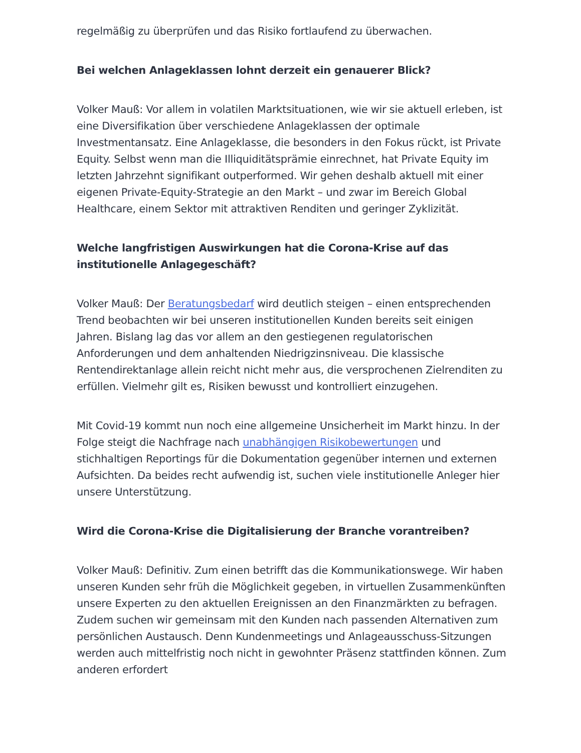regelmäßig zu überprüfen und das Risiko fortlaufend zu überwachen.
Bei welchen Anlageklassen lohnt derzeit ein genauerer Blick?
Volker Mauß: Vor allem in volatilen Marktsituationen, wie wir sie aktuell erleben, ist eine Diversifikation über verschiedene Anlageklassen der optimale Investmentansatz. Eine Anlageklasse, die besonders in den Fokus rückt, ist Private Equity. Selbst wenn man die Illiquiditätsprämie einrechnet, hat Private Equity im letzten Jahrzehnt signifikant outperformed. Wir gehen deshalb aktuell mit einer eigenen Private-Equity-Strategie an den Markt – und zwar im Bereich Global Healthcare, einem Sektor mit attraktiven Renditen und geringer Zyklizität.
Welche langfristigen Auswirkungen hat die Corona-Krise auf das institutionelle Anlagegeschäft?
Volker Mauß: Der Beratungsbedarf wird deutlich steigen – einen entsprechenden Trend beobachten wir bei unseren institutionellen Kunden bereits seit einigen Jahren. Bislang lag das vor allem an den gestiegenen regulatorischen Anforderungen und dem anhaltenden Niedrigzinsniveau. Die klassische Rentendirektanlage allein reicht nicht mehr aus, die versprochenen Zielrenditen zu erfüllen. Vielmehr gilt es, Risiken bewusst und kontrolliert einzugehen.
Mit Covid-19 kommt nun noch eine allgemeine Unsicherheit im Markt hinzu. In der Folge steigt die Nachfrage nach unabhängigen Risikobewertungen und stichhaltigen Reportings für die Dokumentation gegenüber internen und externen Aufsichten. Da beides recht aufwendig ist, suchen viele institutionelle Anleger hier unsere Unterstützung.
Wird die Corona-Krise die Digitalisierung der Branche vorantreiben?
Volker Mauß: Definitiv. Zum einen betrifft das die Kommunikationswege. Wir haben unseren Kunden sehr früh die Möglichkeit gegeben, in virtuellen Zusammenkünften unsere Experten zu den aktuellen Ereignissen an den Finanzmärkten zu befragen. Zudem suchen wir gemeinsam mit den Kunden nach passenden Alternativen zum persönlichen Austausch. Denn Kundenmeetings und Anlageausschuss-Sitzungen werden auch mittelfristig noch nicht in gewohnter Präsenz stattfinden können. Zum anderen erfordert